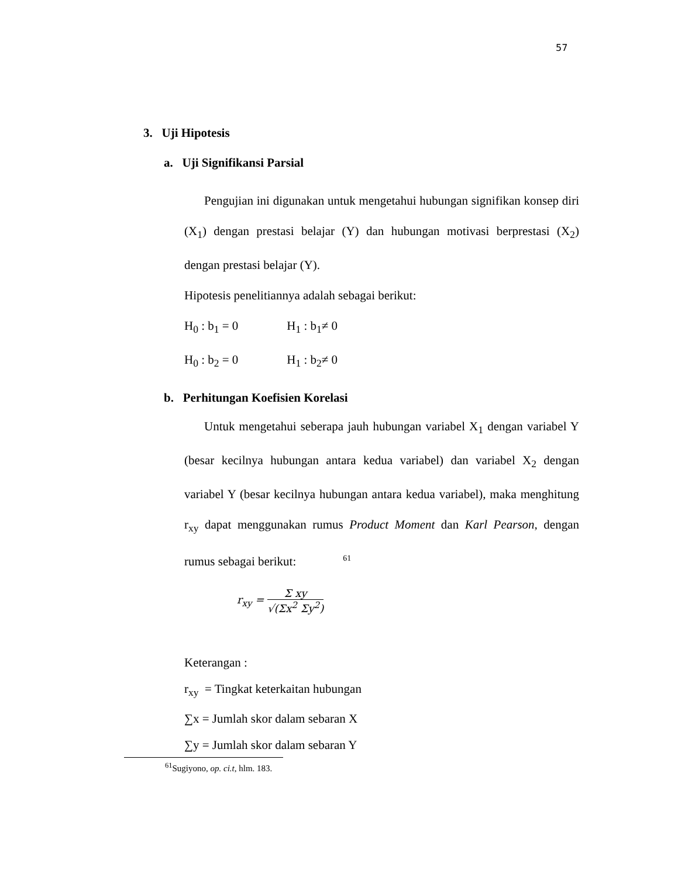57
3. Uji Hipotesis
a. Uji Signifikansi Parsial
Pengujian ini digunakan untuk mengetahui hubungan signifikan konsep diri (X<sub>1</sub>) dengan prestasi belajar (Y) dan hubungan motivasi berprestasi (X<sub>2</sub>) dengan prestasi belajar (Y).
Hipotesis penelitiannya adalah sebagai berikut:
H<sub>0</sub> : b<sub>1</sub> = 0 H<sub>1</sub> : b<sub>1</sub>≠ 0
H<sub>0</sub> : b<sub>2</sub> = 0 H<sub>1</sub> : b<sub>2</sub>≠ 0
b. Perhitungan Koefisien Korelasi
Untuk mengetahui seberapa jauh hubungan variabel X<sub>1</sub> dengan variabel Y (besar kecilnya hubungan antara kedua variabel) dan variabel X<sub>2</sub> dengan variabel Y (besar kecilnya hubungan antara kedua variabel), maka menghitung r<sub>xy</sub> dapat menggunakan rumus Product Moment dan Karl Pearson, dengan rumus sebagai berikut:<sup>61</sup>
r<sub>xy</sub> = Σ xy √(Σx<sup>2</sup> Σy<sup>2</sup>)
Keterangan :
r<sub>xy</sub> = Tingkat keterkaitan hubungan
∑x = Jumlah skor dalam sebaran X
∑y = Jumlah skor dalam sebaran Y
<sup>61</sup> Sugiyono, op. ci.t, hlm. 183.